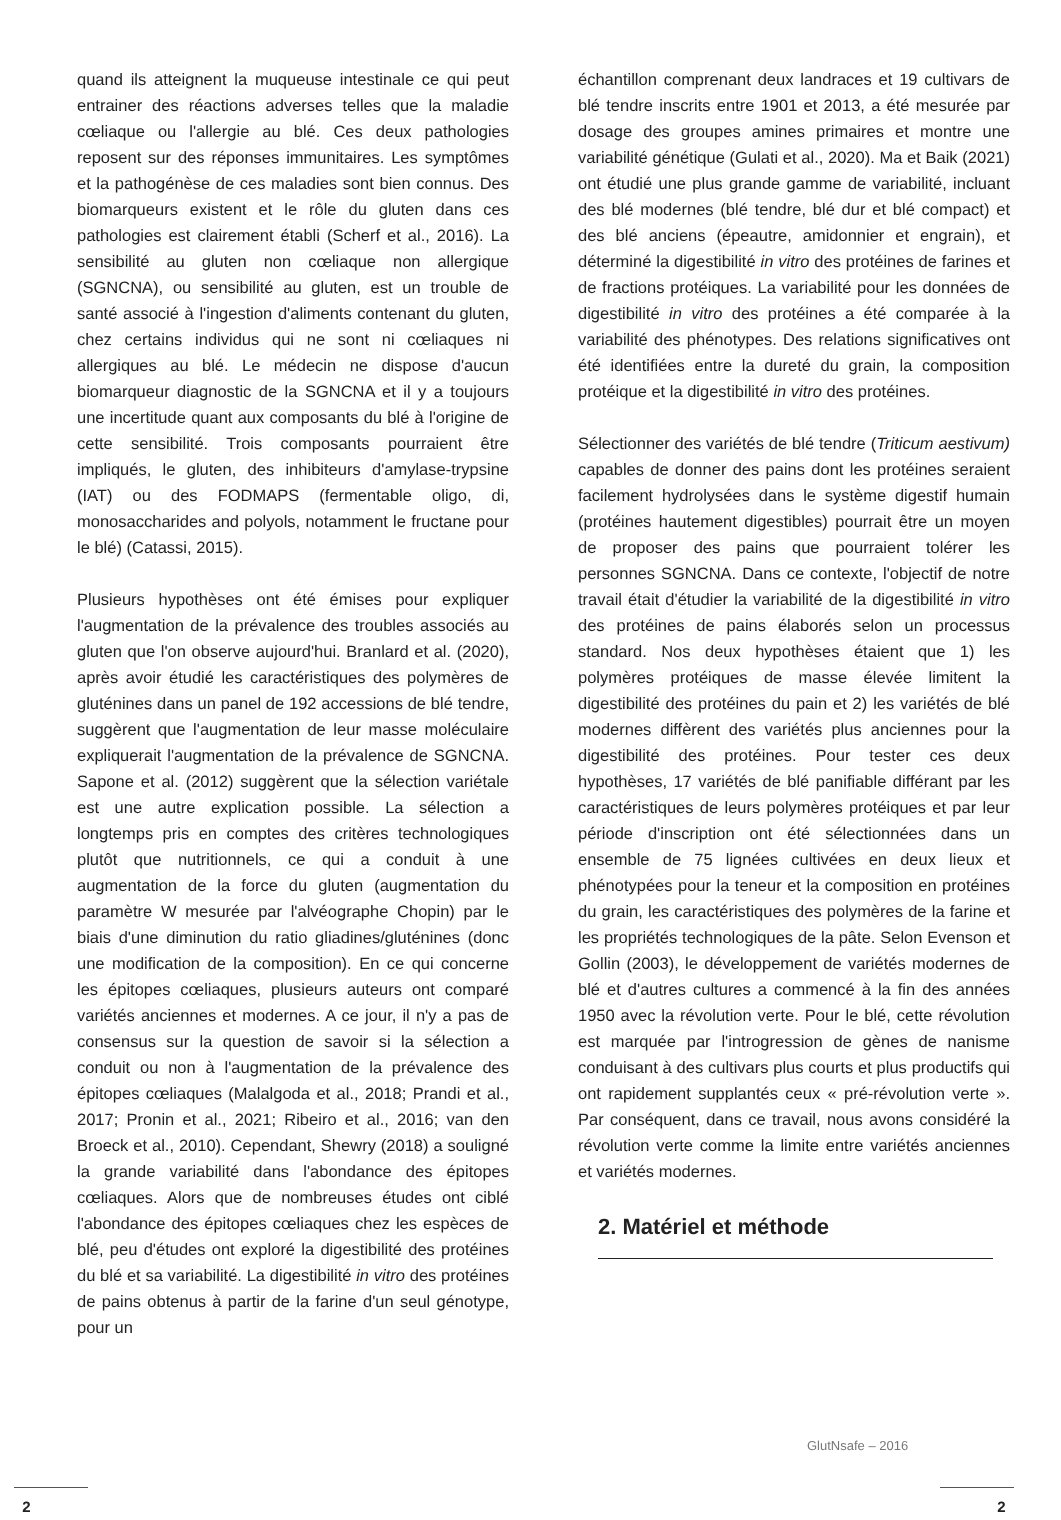quand ils atteignent la muqueuse intestinale ce qui peut entrainer des réactions adverses telles que la maladie cœliaque ou l'allergie au blé. Ces deux pathologies reposent sur des réponses immunitaires. Les symptômes et la pathogénèse de ces maladies sont bien connus. Des biomarqueurs existent et le rôle du gluten dans ces pathologies est clairement établi (Scherf et al., 2016). La sensibilité au gluten non cœliaque non allergique (SGNCNA), ou sensibilité au gluten, est un trouble de santé associé à l'ingestion d'aliments contenant du gluten, chez certains individus qui ne sont ni cœliaques ni allergiques au blé. Le médecin ne dispose d'aucun biomarqueur diagnostic de la SGNCNA et il y a toujours une incertitude quant aux composants du blé à l'origine de cette sensibilité. Trois composants pourraient être impliqués, le gluten, des inhibiteurs d'amylase-trypsine (IAT) ou des FODMAPS (fermentable oligo, di, monosaccharides and polyols, notamment le fructane pour le blé) (Catassi, 2015).
Plusieurs hypothèses ont été émises pour expliquer l'augmentation de la prévalence des troubles associés au gluten que l'on observe aujourd'hui. Branlard et al. (2020), après avoir étudié les caractéristiques des polymères de gluténines dans un panel de 192 accessions de blé tendre, suggèrent que l'augmentation de leur masse moléculaire expliquerait l'augmentation de la prévalence de SGNCNA. Sapone et al. (2012) suggèrent que la sélection variétale est une autre explication possible. La sélection a longtemps pris en comptes des critères technologiques plutôt que nutritionnels, ce qui a conduit à une augmentation de la force du gluten (augmentation du paramètre W mesurée par l'alvéographe Chopin) par le biais d'une diminution du ratio gliadines/gluténines (donc une modification de la composition). En ce qui concerne les épitopes cœliaques, plusieurs auteurs ont comparé variétés anciennes et modernes. A ce jour, il n'y a pas de consensus sur la question de savoir si la sélection a conduit ou non à l'augmentation de la prévalence des épitopes cœliaques (Malalgoda et al., 2018; Prandi et al., 2017; Pronin et al., 2021; Ribeiro et al., 2016; van den Broeck et al., 2010). Cependant, Shewry (2018) a souligné la grande variabilité dans l'abondance des épitopes cœliaques. Alors que de nombreuses études ont ciblé l'abondance des épitopes cœliaques chez les espèces de blé, peu d'études ont exploré la digestibilité des protéines du blé et sa variabilité. La digestibilité in vitro des protéines de pains obtenus à partir de la farine d'un seul génotype, pour un
échantillon comprenant deux landraces et 19 cultivars de blé tendre inscrits entre 1901 et 2013, a été mesurée par dosage des groupes amines primaires et montre une variabilité génétique (Gulati et al., 2020). Ma et Baik (2021) ont étudié une plus grande gamme de variabilité, incluant des blé modernes (blé tendre, blé dur et blé compact) et des blé anciens (épeautre, amidonnier et engrain), et déterminé la digestibilité in vitro des protéines de farines et de fractions protéiques. La variabilité pour les données de digestibilité in vitro des protéines a été comparée à la variabilité des phénotypes. Des relations significatives ont été identifiées entre la dureté du grain, la composition protéique et la digestibilité in vitro des protéines.
Sélectionner des variétés de blé tendre (Triticum aestivum) capables de donner des pains dont les protéines seraient facilement hydrolysées dans le système digestif humain (protéines hautement digestibles) pourrait être un moyen de proposer des pains que pourraient tolérer les personnes SGNCNA. Dans ce contexte, l'objectif de notre travail était d'étudier la variabilité de la digestibilité in vitro des protéines de pains élaborés selon un processus standard. Nos deux hypothèses étaient que 1) les polymères protéiques de masse élevée limitent la digestibilité des protéines du pain et 2) les variétés de blé modernes diffèrent des variétés plus anciennes pour la digestibilité des protéines. Pour tester ces deux hypothèses, 17 variétés de blé panifiable différant par les caractéristiques de leurs polymères protéiques et par leur période d'inscription ont été sélectionnées dans un ensemble de 75 lignées cultivées en deux lieux et phénotypées pour la teneur et la composition en protéines du grain, les caractéristiques des polymères de la farine et les propriétés technologiques de la pâte. Selon Evenson et Gollin (2003), le développement de variétés modernes de blé et d'autres cultures a commencé à la fin des années 1950 avec la révolution verte. Pour le blé, cette révolution est marquée par l'introgression de gènes de nanisme conduisant à des cultivars plus courts et plus productifs qui ont rapidement supplantés ceux « pré-révolution verte ». Par conséquent, dans ce travail, nous avons considéré la révolution verte comme la limite entre variétés anciennes et variétés modernes.
2. Matériel et méthode
GlutNsafe – 2016
2 2